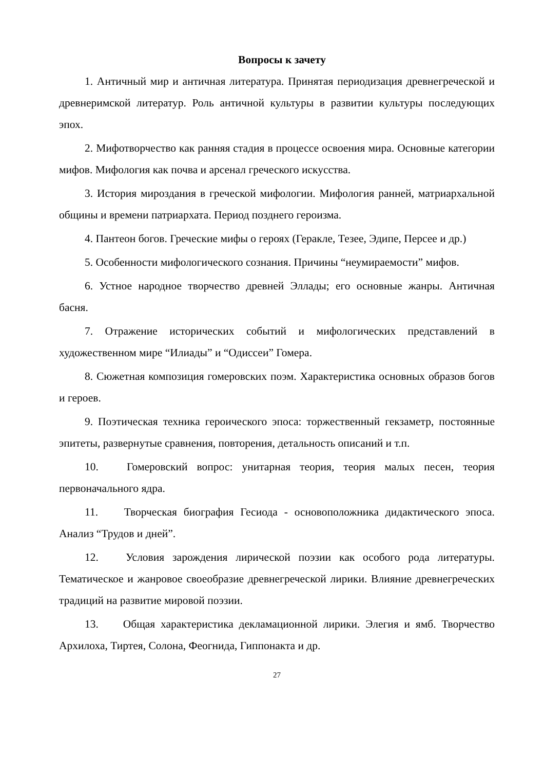Вопросы к зачету
1. Античный мир и античная литература. Принятая периодизация древнегреческой и древнеримской литератур. Роль античной культуры в развитии культуры последующих эпох.
2. Мифотворчество как ранняя стадия в процессе освоения мира. Основные категории мифов. Мифология как почва и арсенал греческого искусства.
3. История мироздания в греческой мифологии. Мифология ранней, матриархальной общины и времени патриархата. Период позднего героизма.
4. Пантеон богов. Греческие мифы о героях (Геракле, Тезее, Эдипе, Персее и др.)
5. Особенности мифологического сознания. Причины “неумираемости” мифов.
6. Устное народное творчество древней Эллады; его основные жанры. Античная басня.
7. Отражение исторических событий и мифологических представлений в художественном мире “Илиады” и “Одиссеи” Гомера.
8. Сюжетная композиция гомеровских поэм. Характеристика основных образов богов и героев.
9. Поэтическая техника героического эпоса: торжественный гекзаметр, постоянные эпитеты, развернутые сравнения, повторения, детальность описаний и т.п.
10. Гомеровский вопрос: унитарная теория, теория малых песен, теория первоначального ядра.
11. Творческая биография Гесиода - основоположника дидактического эпоса. Анализ “Трудов и дней”.
12. Условия зарождения лирической поэзии как особого рода литературы. Тематическое и жанровое своеобразие древнегреческой лирики. Влияние древнегреческих традиций на развитие мировой поэзии.
13. Общая характеристика декламационной лирики. Элегия и ямб. Творчество Архилоха, Тиртея, Солона, Феогнида, Гиппонакта и др.
27